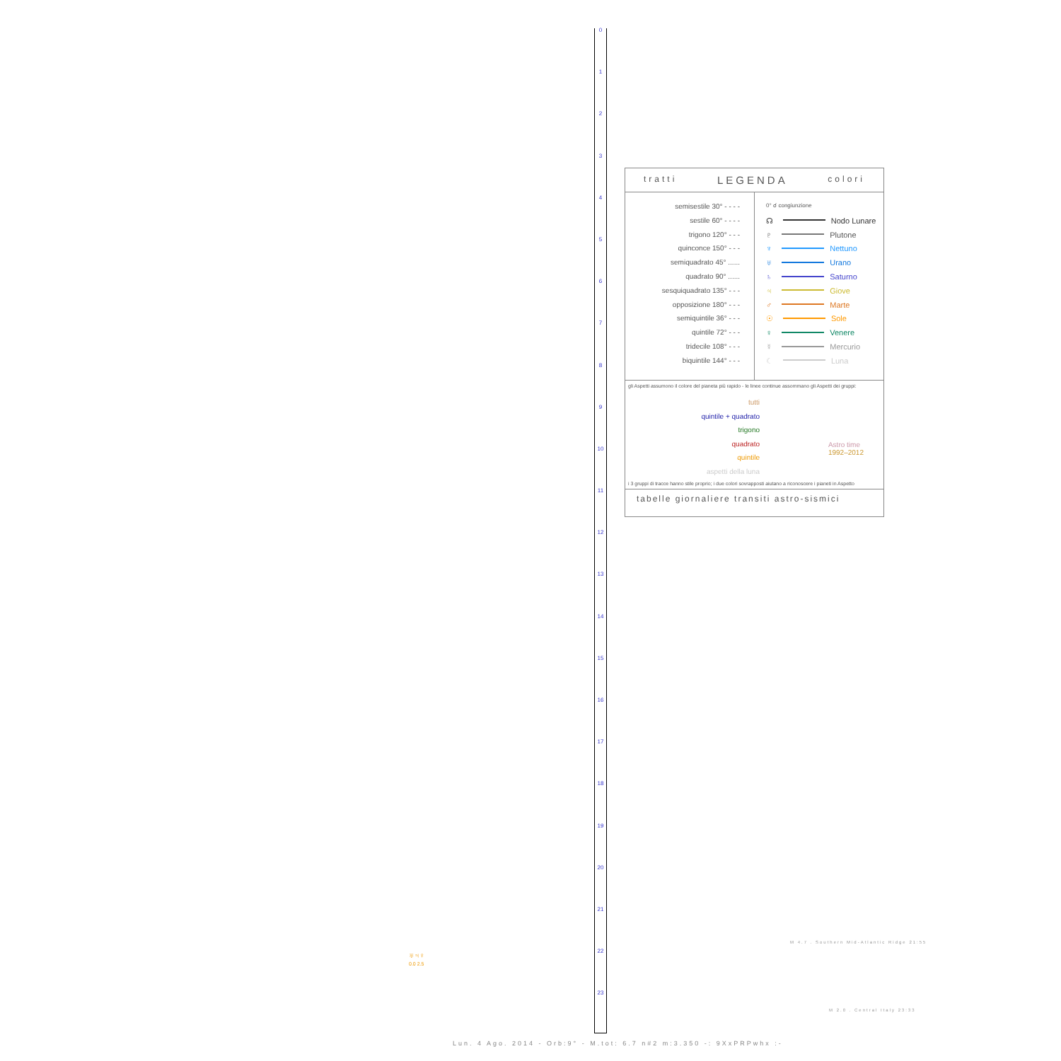0
1
2
3
4
5
6
7
8
9
10
11
12
13
14
15
16
17
18
19
20
21
22
23
tratti LEGENDA colori
semisestile 30° - - - -
sestile 60° - - - -
trigono 120° - - -
quinconce 150° - - -
semiquadrato 45° ......
quadrato 90° ......
sesquiquadrato 135° - - -
opposizione 180° - - -
semiquintile 36° - - -
quintile 72° - - -
tridecile 108° - - -
biquintile 144° - - -
0° ☌ congiunzione
☊ Nodo Lunare
♇ Plutone
♆ Nettuno
♅ Urano
♄ Saturno
♃ Giove
♂ Marte
☉ Sole
♀ Venere
☿ Mercurio
☾ Luna
gli Aspetti assumono il colore del pianeta più rapido - le linee continue assommano gli Aspetti dei gruppi:
tutti
quintile + quadrato
trigono
quadrato
quintile
aspetti della luna
Astro time
1992–2012
i 3 gruppi di tracce hanno stile proprio; i due colori sovrapposti aiutano a riconoscere i pianeti in Aspetto
tabelle giornaliere transiti astro-sismici
M 4.7 . Southern Mid-Atlantic Ridge 21:55
M 2.0 . Central Italy 23:33
♅♃♀
0.0 2.5
Lun. 4 Ago. 2014 - Orb:9° - M.tot: 6.7 n#2 m:3.350 -: 9XxPRPwhx :-